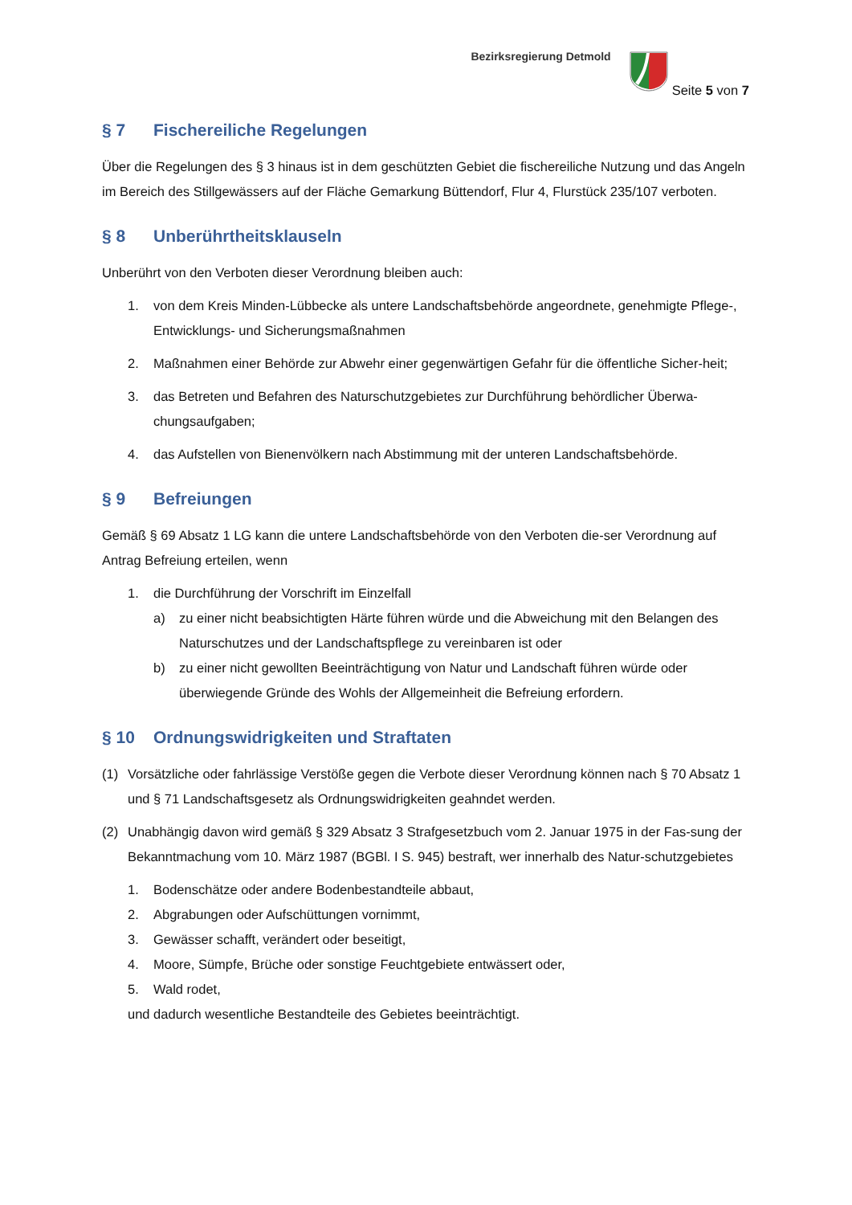Bezirksregierung Detmold
Seite 5 von 7
§ 7 Fischereiliche Regelungen
Über die Regelungen des § 3 hinaus ist in dem geschützten Gebiet die fischereiliche Nutzung und das Angeln im Bereich des Stillgewässers auf der Fläche Gemarkung Büttendorf, Flur 4, Flurstück 235/107 verboten.
§ 8 Unberührtheitsklauseln
Unberührt von den Verboten dieser Verordnung bleiben auch:
1. von dem Kreis Minden-Lübbecke als untere Landschaftsbehörde angeordnete, genehmigte Pflege-, Entwicklungs- und Sicherungsmaßnahmen
2. Maßnahmen einer Behörde zur Abwehr einer gegenwärtigen Gefahr für die öffentliche Sicher-heit;
3. das Betreten und Befahren des Naturschutzgebietes zur Durchführung behördlicher Überwa-chungsaufgaben;
4. das Aufstellen von Bienenvölkern nach Abstimmung mit der unteren Landschaftsbehörde.
§ 9 Befreiungen
Gemäß § 69 Absatz 1 LG kann die untere Landschaftsbehörde von den Verboten die-ser Verordnung auf Antrag Befreiung erteilen, wenn
1. die Durchführung der Vorschrift im Einzelfall
a) zu einer nicht beabsichtigten Härte führen würde und die Abweichung mit den Belangen des Naturschutzes und der Landschaftspflege zu vereinbaren ist oder
b) zu einer nicht gewollten Beeinträchtigung von Natur und Landschaft führen würde oder überwiegende Gründe des Wohls der Allgemeinheit die Befreiung erfordern.
§ 10 Ordnungswidrigkeiten und Straftaten
(1) Vorsätzliche oder fahrlässige Verstöße gegen die Verbote dieser Verordnung können nach § 70 Absatz 1 und § 71 Landschaftsgesetz als Ordnungswidrigkeiten geahndet werden.
(2) Unabhängig davon wird gemäß § 329 Absatz 3 Strafgesetzbuch vom 2. Januar 1975 in der Fas-sung der Bekanntmachung vom 10. März 1987 (BGBl. I S. 945) bestraft, wer innerhalb des Natur-schutzgebietes
1. Bodenschätze oder andere Bodenbestandteile abbaut,
2. Abgrabungen oder Aufschüttungen vornimmt,
3. Gewässer schafft, verändert oder beseitigt,
4. Moore, Sümpfe, Brüche oder sonstige Feuchtgebiete entwässert oder,
5. Wald rodet,
und dadurch wesentliche Bestandteile des Gebietes beeinträchtigt.